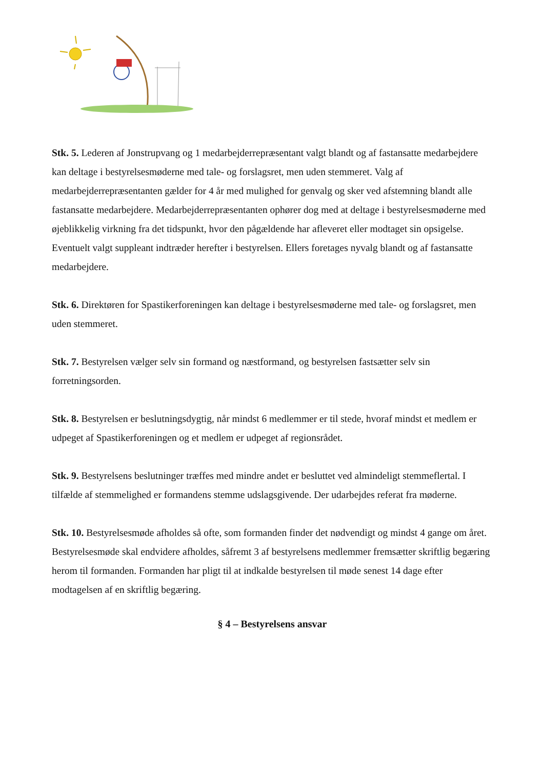Stk. 5. Lederen af Jonstrupvang og 1 medarbejderrepræsentant valgt blandt og af fastansatte medarbejdere kan deltage i bestyrelsesmøderne med tale- og forslagsret, men uden stemmeret. Valg af medarbejderrepræsentanten gælder for 4 år med mulighed for genvalg og sker ved afstemning blandt alle fastansatte medarbejdere. Medarbejderrepræsentanten ophører dog med at deltage i bestyrelsesmøderne med øjeblikkelig virkning fra det tidspunkt, hvor den pågældende har afleveret eller modtaget sin opsigelse. Eventuelt valgt suppleant indtræder herefter i bestyrelsen. Ellers foretages nyvalg blandt og af fastansatte medarbejdere.
Stk. 6. Direktøren for Spastikerforeningen kan deltage i bestyrelsesmøderne med tale- og forslagsret, men uden stemmeret.
Stk. 7. Bestyrelsen vælger selv sin formand og næstformand, og bestyrelsen fastsætter selv sin forretningsorden.
Stk. 8. Bestyrelsen er beslutningsdygtig, når mindst 6 medlemmer er til stede, hvoraf mindst et medlem er udpeget af Spastikerforeningen og et medlem er udpeget af regionsrådet.
Stk. 9. Bestyrelsens beslutninger træffes med mindre andet er besluttet ved almindeligt stemmeflertal. I tilfælde af stemmelighed er formandens stemme udslagsgivende. Der udarbejdes referat fra møderne.
Stk. 10. Bestyrelsesmøde afholdes så ofte, som formanden finder det nødvendigt og mindst 4 gange om året. Bestyrelsesmøde skal endvidere afholdes, såfremt 3 af bestyrelsens medlemmer fremsætter skriftlig begæring herom til formanden. Formanden har pligt til at indkalde bestyrelsen til møde senest 14 dage efter modtagelsen af en skriftlig begæring.
§ 4 – Bestyrelsens ansvar